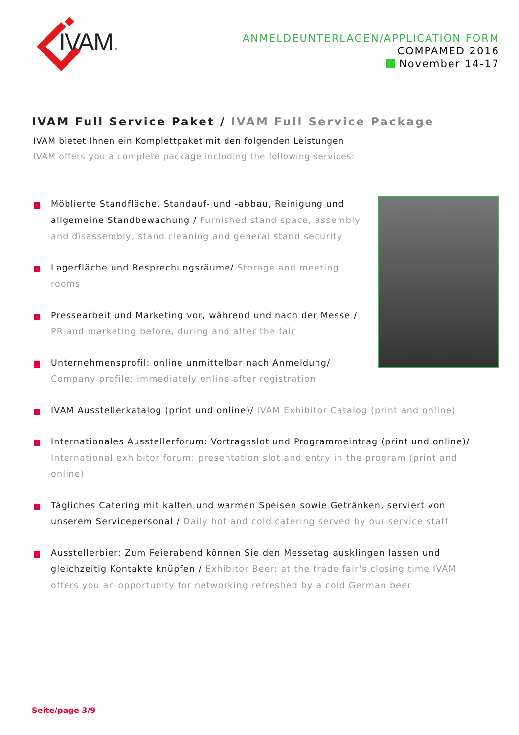IVAM.
ANMELDEUNTERLAGEN/APPLICATION FORM
COMPAMED 2016
November 14-17
IVAM Full Service Paket / IVAM Full Service Package
IVAM bietet Ihnen ein Komplettpaket mit den folgenden Leistungen
IVAM offers you a complete package including the following services:
Möblierte Standfläche, Standauf- und -abbau, Reinigung und allgemeine Standbewachung / Furnished stand space, assembly and disassembly, stand cleaning and general stand security
Lagerfläche und Besprechungsräume/ Storage and meeting rooms
Pressearbeit und Marketing vor, während und nach der Messe / PR and marketing before, during and after the fair
Unternehmensprofil: online unmittelbar nach Anmeldung/ Company profile: immediately online after registration
IVAM Ausstellerkatalog (print und online)/ IVAM Exhibitor Catalog (print and online)
Internationales Ausstellerforum: Vortragsslot und Programmeintrag (print und online)/ International exhibitor forum: presentation slot and entry in the program (print and online)
Tägliches Catering mit kalten und warmen Speisen sowie Getränken, serviert von unserem Servicepersonal / Daily hot and cold catering served by our service staff
Ausstellerbier: Zum Feierabend können Sie den Messetag ausklingen lassen und gleichzeitig Kontakte knüpfen / Exhibitor Beer: at the trade fair‘s closing time IVAM offers you an opportunity for networking refreshed by a cold German beer
Seite/page 3/9